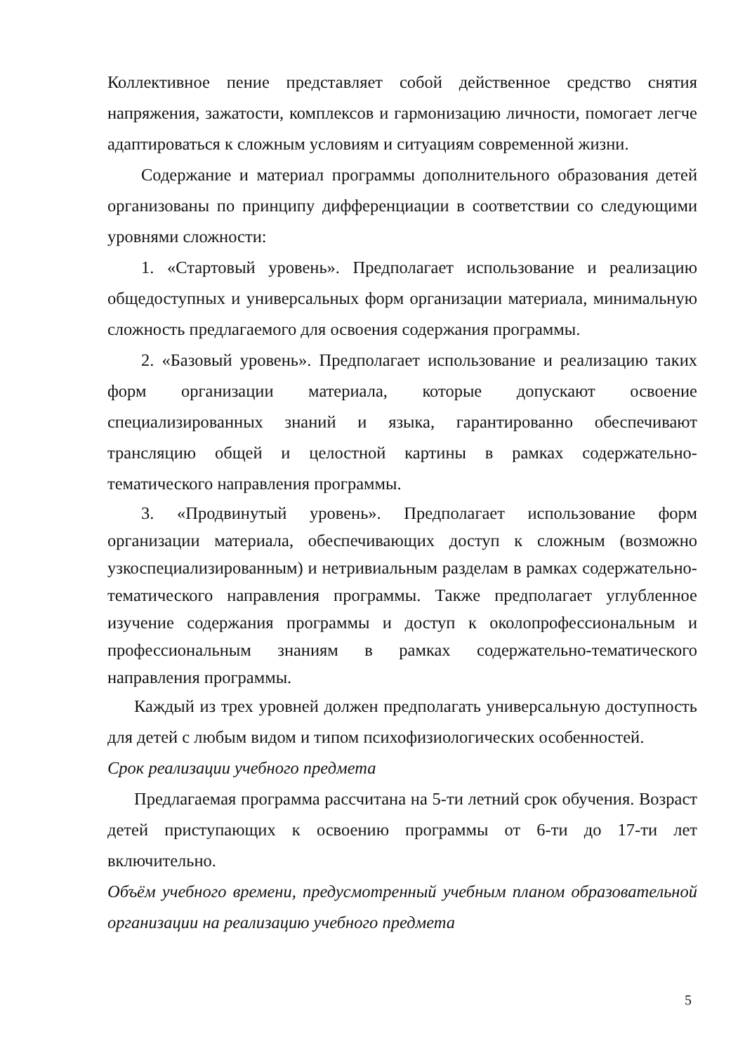Коллективное пение представляет собой действенное средство снятия напряжения, зажатости, комплексов и гармонизацию личности, помогает легче адаптироваться к сложным условиям и ситуациям современной жизни.
Содержание и материал программы дополнительного образования детей организованы по принципу дифференциации в соответствии со следующими уровнями сложности:
1. «Стартовый уровень». Предполагает использование и реализацию общедоступных и универсальных форм организации материала, минимальную сложность предлагаемого для освоения содержания программы.
2. «Базовый уровень». Предполагает использование и реализацию таких форм организации материала, которые допускают освоение специализированных знаний и языка, гарантированно обеспечивают трансляцию общей и целостной картины в рамках содержательно-тематического направления программы.
3. «Продвинутый уровень». Предполагает использование форм организации материала, обеспечивающих доступ к сложным (возможно узкоспециализированным) и нетривиальным разделам в рамках содержательно-тематического направления программы. Также предполагает углубленное изучение содержания программы и доступ к околопрофессиональным и профессиональным знаниям в рамках содержательно-тематического направления программы.
Каждый из трех уровней должен предполагать универсальную доступность для детей с любым видом и типом психофизиологических особенностей.
Срок реализации учебного предмета
Предлагаемая программа рассчитана на 5-ти летний срок обучения. Возраст детей приступающих к освоению программы от 6-ти до 17-ти лет включительно.
Объём учебного времени, предусмотренный учебным планом образовательной организации на реализацию учебного предмета
5